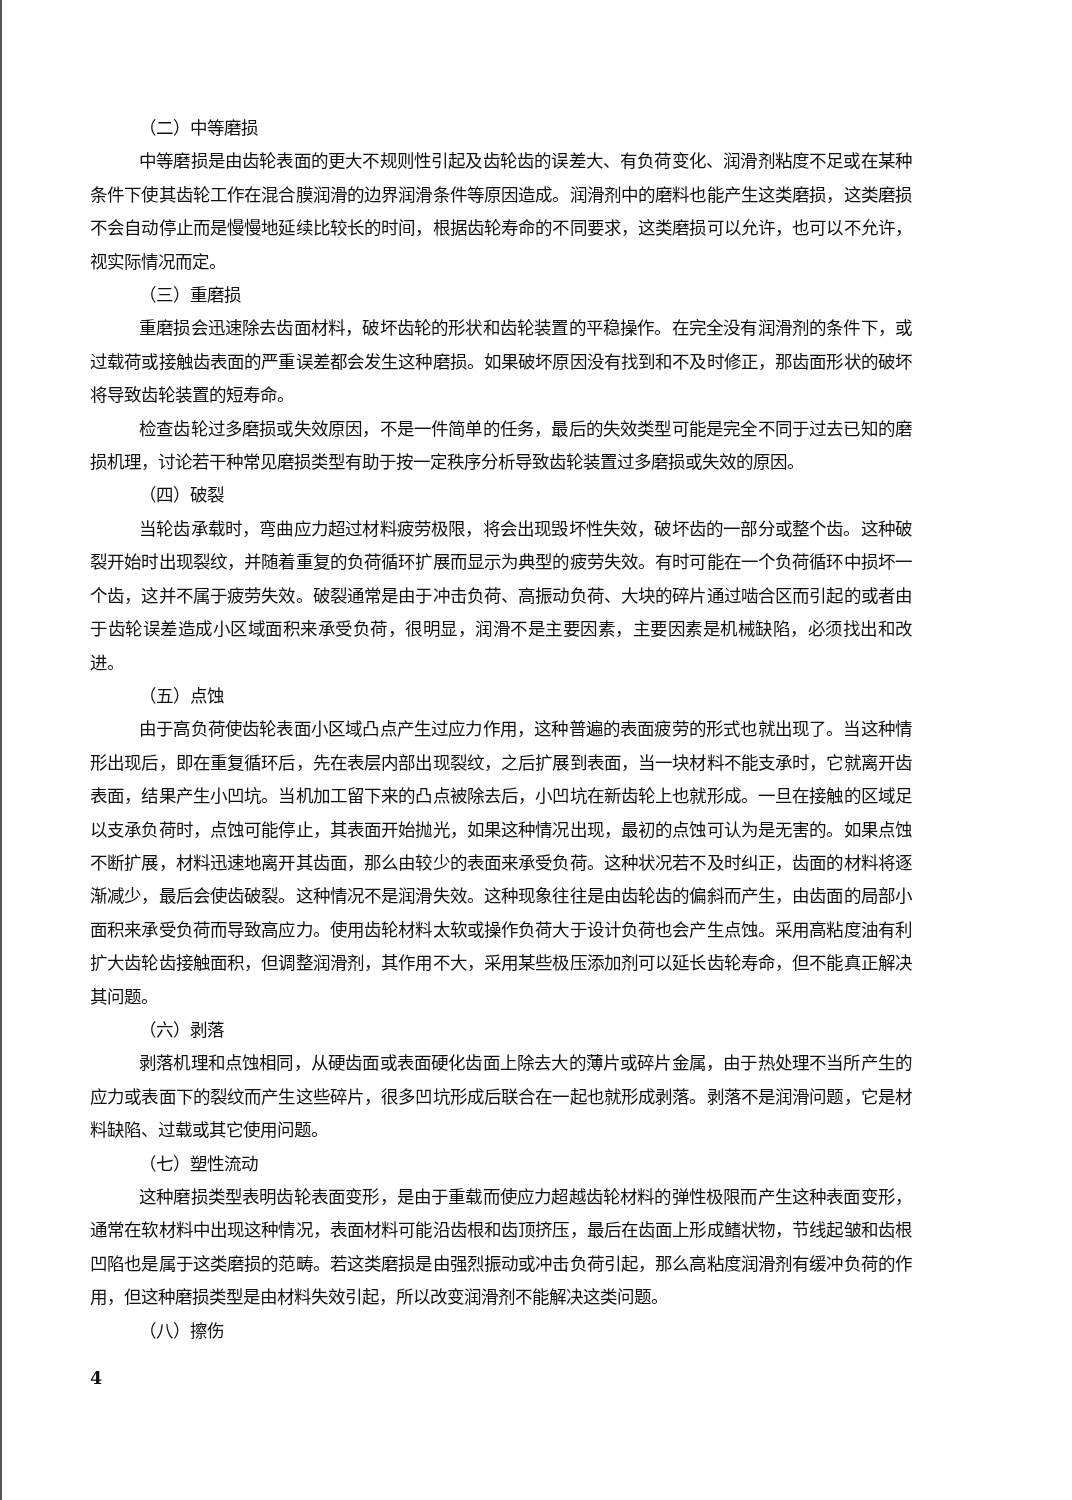（二）中等磨损
中等磨损是由齿轮表面的更大不规则性引起及齿轮齿的误差大、有负荷变化、润滑剂粘度不足或在某种条件下使其齿轮工作在混合膜润滑的边界润滑条件等原因造成。润滑剂中的磨料也能产生这类磨损，这类磨损不会自动停止而是慢慢地延续比较长的时间，根据齿轮寿命的不同要求，这类磨损可以允许，也可以不允许，视实际情况而定。
（三）重磨损
重磨损会迅速除去齿面材料，破坏齿轮的形状和齿轮装置的平稳操作。在完全没有润滑剂的条件下，或过载荷或接触齿表面的严重误差都会发生这种磨损。如果破坏原因没有找到和不及时修正，那齿面形状的破坏将导致齿轮装置的短寿命。
检查齿轮过多磨损或失效原因，不是一件简单的任务，最后的失效类型可能是完全不同于过去已知的磨损机理，讨论若干种常见磨损类型有助于按一定秩序分析导致齿轮装置过多磨损或失效的原因。
（四）破裂
当轮齿承载时，弯曲应力超过材料疲劳极限，将会出现毁坏性失效，破坏齿的一部分或整个齿。这种破裂开始时出现裂纹，并随着重复的负荷循环扩展而显示为典型的疲劳失效。有时可能在一个负荷循环中损坏一个齿，这并不属于疲劳失效。破裂通常是由于冲击负荷、高振动负荷、大块的碎片通过啮合区而引起的或者由于齿轮误差造成小区域面积来承受负荷，很明显，润滑不是主要因素，主要因素是机械缺陷，必须找出和改进。
（五）点蚀
由于高负荷使齿轮表面小区域凸点产生过应力作用，这种普遍的表面疲劳的形式也就出现了。当这种情形出现后，即在重复循环后，先在表层内部出现裂纹，之后扩展到表面，当一块材料不能支承时，它就离开齿表面，结果产生小凹坑。当机加工留下来的凸点被除去后，小凹坑在新齿轮上也就形成。一旦在接触的区域足以支承负荷时，点蚀可能停止，其表面开始抛光，如果这种情况出现，最初的点蚀可认为是无害的。如果点蚀不断扩展，材料迅速地离开其齿面，那么由较少的表面来承受负荷。这种状况若不及时纠正，齿面的材料将逐渐减少，最后会使齿破裂。这种情况不是润滑失效。这种现象往往是由齿轮齿的偏斜而产生，由齿面的局部小面积来承受负荷而导致高应力。使用齿轮材料太软或操作负荷大于设计负荷也会产生点蚀。采用高粘度油有利扩大齿轮齿接触面积，但调整润滑剂，其作用不大，采用某些极压添加剂可以延长齿轮寿命，但不能真正解决其问题。
（六）剥落
剥落机理和点蚀相同，从硬齿面或表面硬化齿面上除去大的薄片或碎片金属，由于热处理不当所产生的应力或表面下的裂纹而产生这些碎片，很多凹坑形成后联合在一起也就形成剥落。剥落不是润滑问题，它是材料缺陷、过载或其它使用问题。
（七）塑性流动
这种磨损类型表明齿轮表面变形，是由于重载而使应力超越齿轮材料的弹性极限而产生这种表面变形，通常在软材料中出现这种情况，表面材料可能沿齿根和齿顶挤压，最后在齿面上形成鳍状物，节线起皱和齿根凹陷也是属于这类磨损的范畴。若这类磨损是由强烈振动或冲击负荷引起，那么高粘度润滑剂有缓冲负荷的作用，但这种磨损类型是由材料失效引起，所以改变润滑剂不能解决这类问题。
（八）擦伤
4